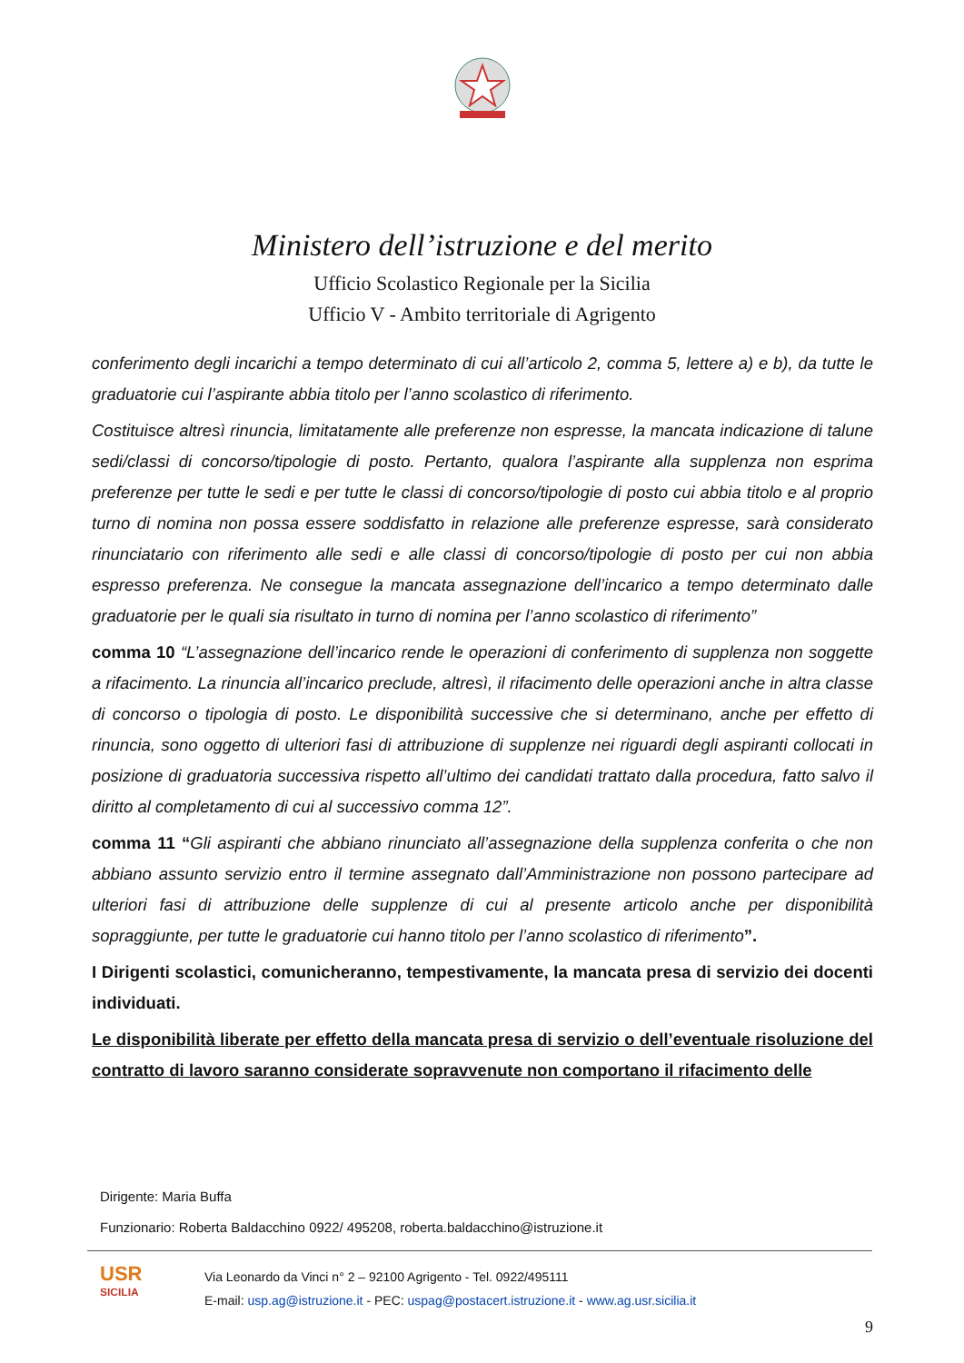Ministero dell’istruzione e del merito
Ufficio Scolastico Regionale per la Sicilia
Ufficio V - Ambito territoriale di Agrigento
conferimento degli incarichi a tempo determinato di cui all’articolo 2, comma 5, lettere a) e b), da tutte le graduatorie cui l’aspirante abbia titolo per l’anno scolastico di riferimento.
Costituisce altresì rinuncia, limitatamente alle preferenze non espresse, la mancata indicazione di talune sedi/classi di concorso/tipologie di posto. Pertanto, qualora l’aspirante alla supplenza non esprima preferenze per tutte le sedi e per tutte le classi di concorso/tipologie di posto cui abbia titolo e al proprio turno di nomina non possa essere soddisfatto in relazione alle preferenze espresse, sarà considerato rinunciatario con riferimento alle sedi e alle classi di concorso/tipologie di posto per cui non abbia espresso preferenza. Ne consegue la mancata assegnazione dell’incarico a tempo determinato dalle graduatorie per le quali sia risultato in turno di nomina per l’anno scolastico di riferimento”
comma 10 “L’assegnazione dell’incarico rende le operazioni di conferimento di supplenza non soggette a rifacimento. La rinuncia all’incarico preclude, altresì, il rifacimento delle operazioni anche in altra classe di concorso o tipologia di posto. Le disponibilità successive che si determinano, anche per effetto di rinuncia, sono oggetto di ulteriori fasi di attribuzione di supplenze nei riguardi degli aspiranti collocati in posizione di graduatoria successiva rispetto all’ultimo dei candidati trattato dalla procedura, fatto salvo il diritto al completamento di cui al successivo comma 12”.
comma 11 “Gli aspiranti che abbiano rinunciato all’assegnazione della supplenza conferita o che non abbiano assunto servizio entro il termine assegnato dall’Amministrazione non possono partecipare ad ulteriori fasi di attribuzione delle supplenze di cui al presente articolo anche per disponibilità sopraggiunte, per tutte le graduatorie cui hanno titolo per l’anno scolastico di riferimento”.
I Dirigenti scolastici, comunicheranno, tempestivamente, la mancata presa di servizio dei docenti individuati.
Le disponibilità liberate per effetto della mancata presa di servizio o dell’eventuale risoluzione del contratto di lavoro saranno considerate sopravvenute non comportano il rifacimento delle
Dirigente: Maria Buffa
Funzionario: Roberta Baldacchino 0922/ 495208, roberta.baldacchino@istruzione.it
USR
SICILIA
Via Leonardo da Vinci n° 2 – 92100 Agrigento - Tel. 0922/495111
E-mail: usp.ag@istruzione.it - PEC: uspag@postacert.istruzione.it - www.ag.usr.sicilia.it
9